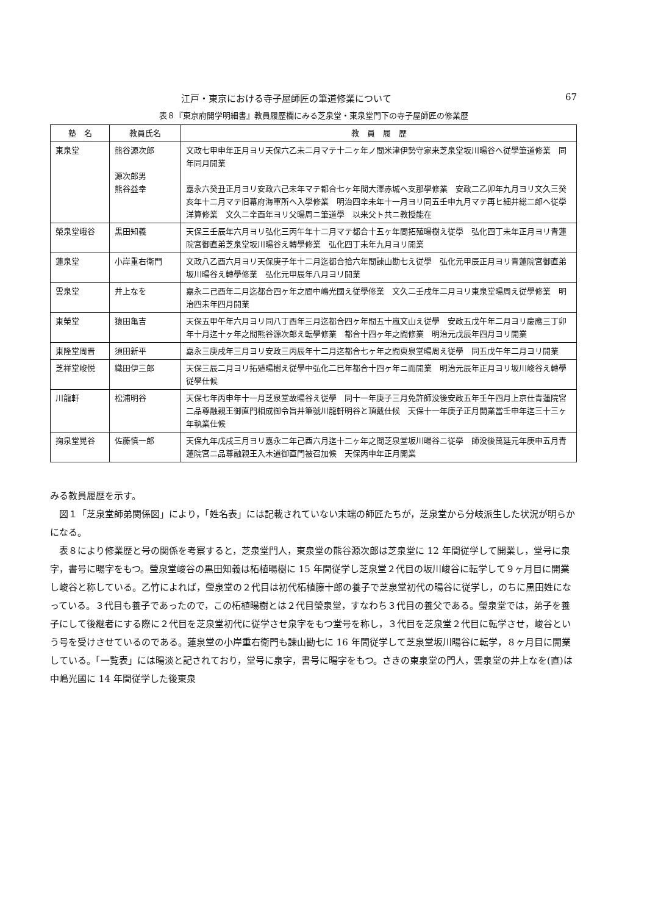江戸・東京における寺子屋師匠の筆道修業について 67
表８『東京府開学明細書』教員履歴欄にみる芝泉堂・東泉堂門下の寺子屋師匠の修業歴
| 塾 名 | 教員氏名 | 教 員 履 歴 |
| --- | --- | --- |
| 東泉堂 | 熊谷源次郎 源次郎男 熊谷益幸 | 文政七甲申年正月ヨリ天保六乙未二月マテ十二ヶ年ノ間米津伊勢守家来芝泉堂坂川暘谷へ従學筆道修業 同年同月開業 嘉永六癸丑正月ヨリ安政六己未年マテ都合七ヶ年間大澤赤城へ支那學修業 安政二乙卯年九月ヨリ文久三癸亥年十二月マテ旧幕府海軍所へ入學修業 明治四辛未年十一月ヨリ同五壬申九月マテ再ヒ細井総二郎へ従學洋算修業 文久二辛酉年ヨリ父暘周ニ筆道學 以来父ト共ニ教授能在 |
| 榮泉堂峨谷 | 黒田知義 | 天保三壬辰年六月ヨリ弘化三丙午年十二月マテ都合十五ヶ年間拓殖暘樹え従學 弘化四丁未年正月ヨリ青蓮院宮御直弟芝泉堂坂川暘谷え轉學修業 弘化四丁未年九月ヨリ開業 |
| 蓮泉堂 | 小岸重右衛門 | 文政八乙酉六月ヨリ天保庚子年十二月迄都合拾六年間諫山勘七え従學 弘化元甲辰正月ヨリ青蓮院宮御直弟坂川暘谷え轉學修業 弘化元甲辰年八月ヨリ開業 |
| 雲泉堂 | 井上なを | 嘉永二己酉年二月迄都合四ヶ年之間中嶋光國え従學修業 文久二壬戌年二月ヨリ東泉堂暘周え従學修業 明治四未年四月開業 |
| 東榮堂 | 猿田亀吉 | 天保五甲午年六月ヨリ同八丁酉年三月迄都合四ヶ年間五十嵐文山え従學 安政五戊午年二月ヨリ慶應三丁卯年十月迄十ヶ年之間熊谷源次郎え転學修業 都合十四ヶ年之間修業 明治元戊辰年四月ヨリ開業 |
| 東隆堂周晋 | 須田新平 | 嘉永三庚戌年三月ヨリ安政三丙辰年十二月迄都合七ヶ年之間東泉堂暘周え従學 同五戊午年二月ヨリ開業 |
| 芝祥堂峻悦 | 織田伊三郎 | 天保三辰二月ヨリ拓殖暘樹え従學中弘化二巳年都合十四ヶ年ニ而開業 明治元辰年正月ヨリ坂川峻谷え轉學従學仕候 |
| 川龍軒 | 松浦明谷 | 天保七年丙申年十一月芝泉堂故暘谷え従學 同十一年庚子三月免許師没後安政五年壬午四月上京仕青蓮院宮二品尊融親王御直門相成御令旨并筆號川龍軒明谷と頂戴仕候 天保十一年庚子正月開業當壬申年迄三十三ヶ年執業仕候 |
| 掬泉堂晃谷 | 佐藤慎一郎 | 天保九年戊戌三月ヨリ嘉永二年己酉六月迄十二ヶ年之間芝泉堂坂川暘谷ニ従學 師没後萬延元年庚申五月青蓮院宮二品尊融親王入木道御直門被召加候 天保丙申年正月開業 |
みる教員履歴を示す。
図１「芝泉堂師弟関係図」により，「姓名表」には記載されていない末端の師匠たちが，芝泉堂から分岐派生した状況が明らかになる。
表８により修業歴と号の関係を考察すると，芝泉堂門人，東泉堂の熊谷源次郎は芝泉堂に 12 年間従学して開業し，堂号に泉字，書号に暘字をもつ。瑩泉堂峻谷の黒田知義は柘植暘樹に 15 年間従学し芝泉堂２代目の坂川峻谷に転学して９ヶ月目に開業し峻谷と称している。乙竹によれば，瑩泉堂の２代目は初代柘植籐十郎の養子で芝泉堂初代の暘谷に従学し，のちに黒田姓になっている。３代目も養子であったので，この柘植暘樹とは２代目瑩泉堂，すなわち３代目の養父である。瑩泉堂では，弟子を養子にして後継者にする際に２代目を芝泉堂初代に従学させ泉字をもつ堂号を称し，３代目を芝泉堂２代目に転学させ，峻谷という号を受けさせているのである。蓮泉堂の小岸重右衛門も諫山勘七に 16 年間従学して芝泉堂坂川暘谷に転学，８ヶ月目に開業している。「一覧表」には暘淡と記されており，堂号に泉字，書号に暘字をもつ。さきの東泉堂の門人，雲泉堂の井上なを(直)は中嶋光國に 14 年間従学した後東泉